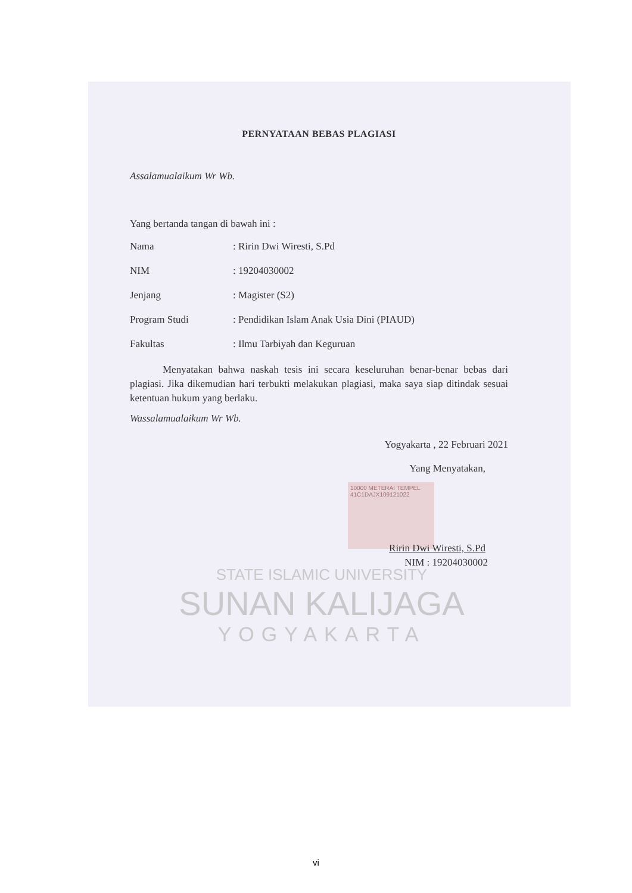STATE ISLAMIC UNIVERSITY
SUNAN KALIJAGA
YOGYAKARTA
10000 METERAI TEMPEL 41C1DAJX109121022
PERNYATAAN BEBAS PLAGIASI
Assalamualaikum Wr Wb.
Yang bertanda tangan di bawah ini :
Nama: Ririn Dwi Wiresti, S.Pd
NIM: 19204030002
Jenjang: Magister (S2)
Program Studi: Pendidikan Islam Anak Usia Dini (PIAUD)
Fakultas: Ilmu Tarbiyah dan Keguruan
Menyatakan bahwa naskah tesis ini secara keseluruhan benar-benar bebas dari plagiasi. Jika dikemudian hari terbukti melakukan plagiasi, maka saya siap ditindak sesuai ketentuan hukum yang berlaku.
Wassalamualaikum Wr Wb.
Yogyakarta , 22 Februari 2021
Yang Menyatakan,
Ririn Dwi Wiresti, S.Pd
NIM : 19204030002
vi